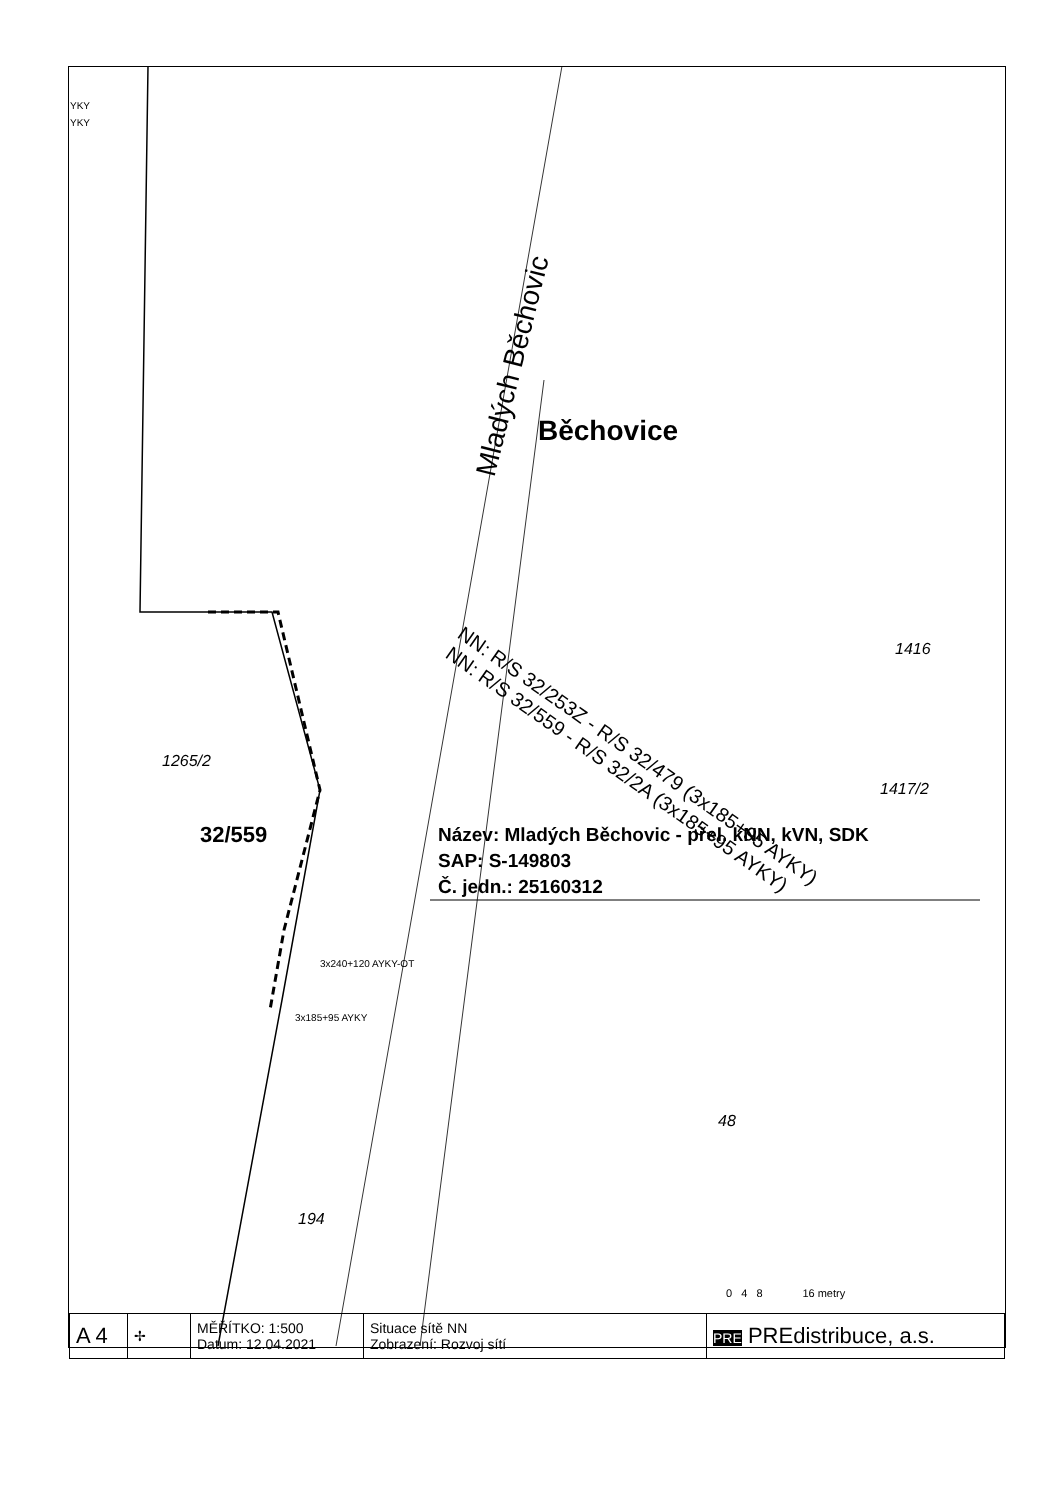YKY
YKY
Mladých Běchovic
Běchovice
NN: R/S 32/253Z - R/S 32/479 (3x185+95 AYKY)
NN: R/S 32/559 - R/S 32/2A (3x185+95 AYKY)
1416
1265/2
1417/2
32/559
Název: Mladých Běchovic - přel. kNN, kVN, SDK
SAP: S-149803
Č. jedn.: 25160312
3x240+120 AYKY-OT
3x185+95 AYKY
48
194
0 4 8 16 metry
| A 4 | ✢ | MĚŘÍTKO: 1:500 Datum: 12.04.2021 | Situace sítě NN Zobrazení: Rozvoj sítí | PRE PREdistribuce, a.s. |